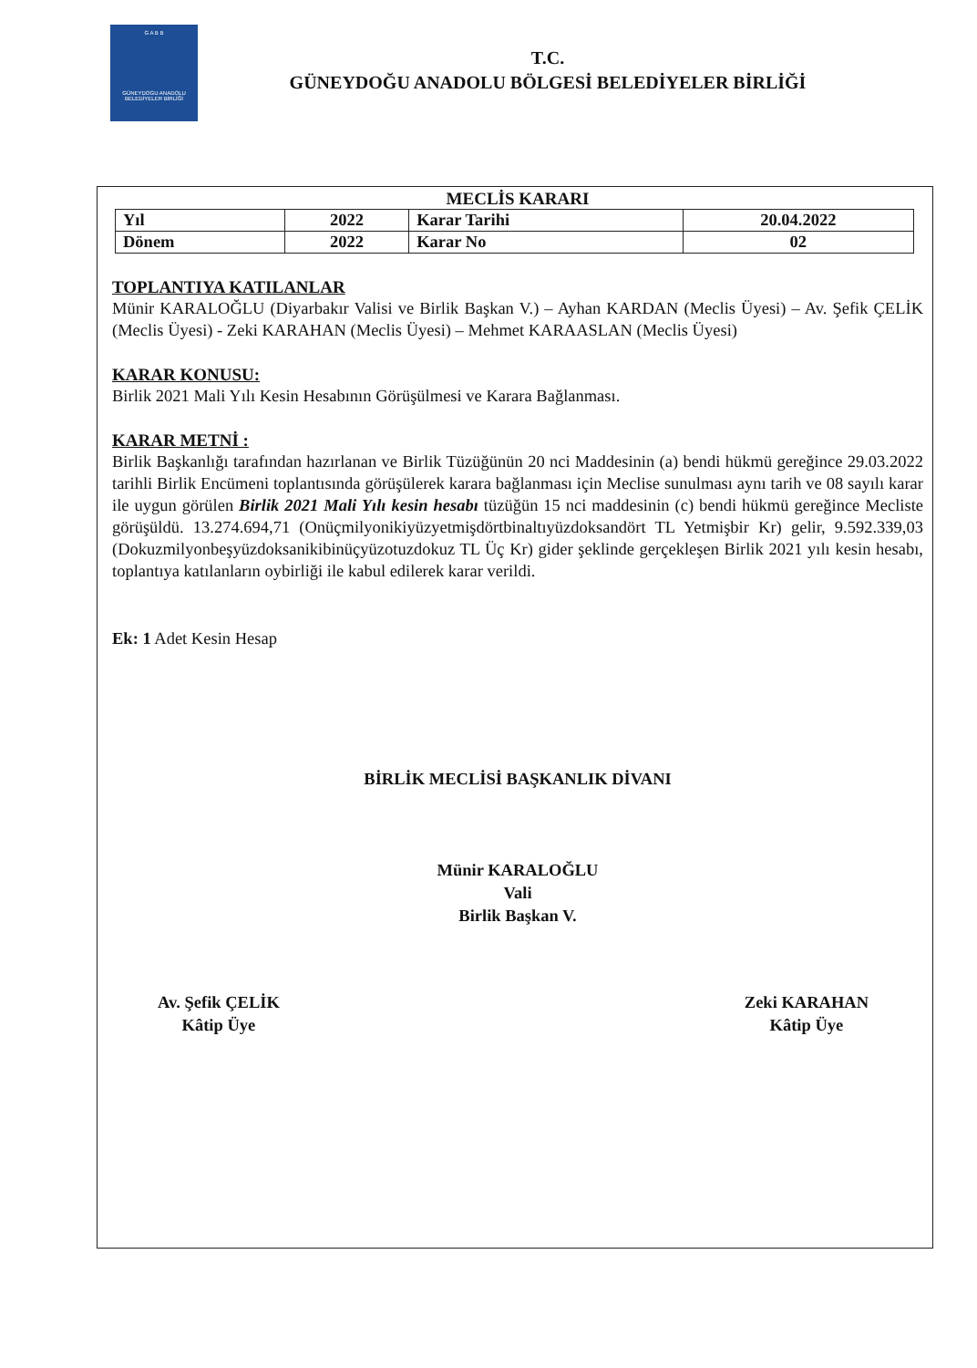G A B B
GÜNEYDOGU ANADOLU BELEDİYELER BİRLİĞİ
T.C.
GÜNEYDOĞU ANADOLU BÖLGESİ BELEDİYELER BİRLİĞİ
MECLİS KARARI
| Yıl | 2022 | Karar Tarihi | 20.04.2022 |
| Dönem | 2022 | Karar No | 02 |
TOPLANTIYA KATILANLAR
Münir KARALOĞLU (Diyarbakır Valisi ve Birlik Başkan V.) – Ayhan KARDAN (Meclis Üyesi) – Av. Şefik ÇELİK (Meclis Üyesi) - Zeki KARAHAN (Meclis Üyesi) – Mehmet KARAASLAN (Meclis Üyesi)
KARAR KONUSU:
Birlik 2021 Mali Yılı Kesin Hesabının Görüşülmesi ve Karara Bağlanması.
KARAR METNİ :
Birlik Başkanlığı tarafından hazırlanan ve Birlik Tüzüğünün 20 nci Maddesinin (a) bendi hükmü gereğince 29.03.2022 tarihli Birlik Encümeni toplantısında görüşülerek karara bağlanması için Meclise sunulması aynı tarih ve 08 sayılı karar ile uygun görülen Birlik 2021 Mali Yılı kesin hesabı tüzüğün 15 nci maddesinin (c) bendi hükmü gereğince Mecliste görüşüldü. 13.274.694,71 (Onüçmilyonikiyüzyetmişdörtbinaltıyüzdoksandört TL Yetmişbir Kr) gelir, 9.592.339,03 (Dokuzmilyonbeşyüzdoksanikibinüçyüzotuzdokuz TL Üç Kr) gider şeklinde gerçekleşen Birlik 2021 yılı kesin hesabı, toplantıya katılanların oybirliği ile kabul edilerek karar verildi.
Ek: 1 Adet Kesin Hesap
BİRLİK MECLİSİ BAŞKANLIK DİVANI
Münir KARALOĞLU
Vali
Birlik Başkan V.
Av. Şefik ÇELİK
Kâtip Üye
Zeki KARAHAN
Kâtip Üye